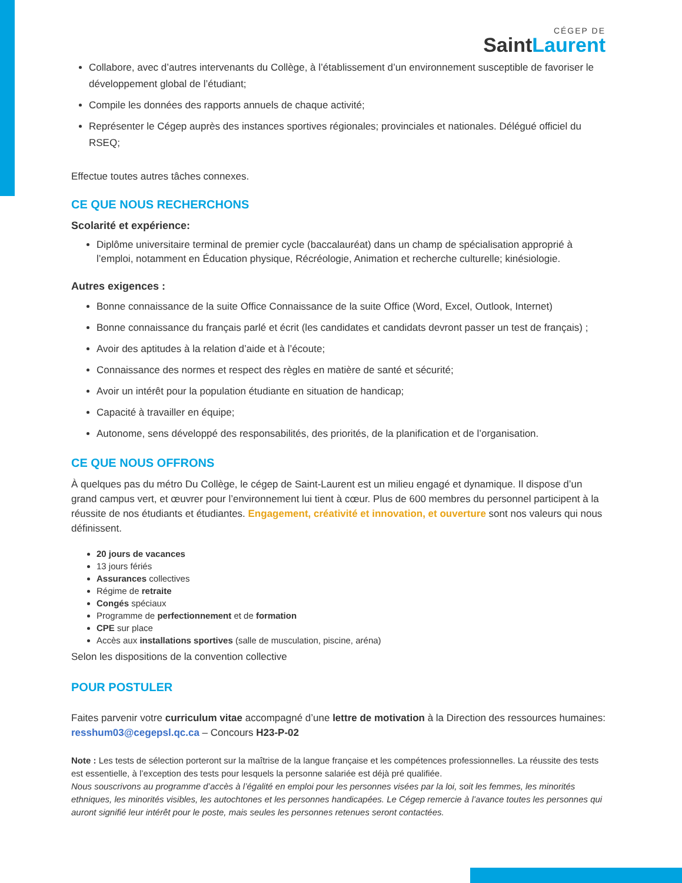CÉGEP DE
SaintLaurent
Collabore, avec d’autres intervenants du Collège, à l’établissement d’un environnement susceptible de favoriser le développement global de l’étudiant;
Compile les données des rapports annuels de chaque activité;
Représenter le Cégep auprès des instances sportives régionales; provinciales et nationales. Délégué officiel du RSEQ;
Effectue toutes autres tâches connexes.
CE QUE NOUS RECHERCHONS
Scolarité et expérience:
Diplôme universitaire terminal de premier cycle (baccalauréat) dans un champ de spécialisation approprié à l’emploi, notamment en Éducation physique, Récréologie, Animation et recherche culturelle; kinésiologie.
Autres exigences :
Bonne connaissance de la suite Office Connaissance de la suite Office (Word, Excel, Outlook, Internet)
Bonne connaissance du français parlé et écrit (les candidates et candidats devront passer un test de français) ;
Avoir des aptitudes à la relation d’aide et à l’écoute;
Connaissance des normes et respect des règles en matière de santé et sécurité;
Avoir un intérêt pour la population étudiante en situation de handicap;
Capacité à travailler en équipe;
Autonome, sens développé des responsabilités, des priorités, de la planification et de l’organisation.
CE QUE NOUS OFFRONS
À quelques pas du métro Du Collège, le cégep de Saint-Laurent est un milieu engagé et dynamique. Il dispose d’un grand campus vert, et œuvrer pour l’environnement lui tient à cœur. Plus de 600 membres du personnel participent à la réussite de nos étudiants et étudiantes. Engagement, créativité et innovation, et ouverture sont nos valeurs qui nous définissent.
20 jours de vacances
13 jours fériés
Assurances collectives
Régime de retraite
Congés spéciaux
Programme de perfectionnement et de formation
CPE sur place
Accès aux installations sportives (salle de musculation, piscine, aréna)
Selon les dispositions de la convention collective
POUR POSTULER
Faites parvenir votre curriculum vitae accompagné d’une lettre de motivation à la Direction des ressources humaines: resshum03@cegepsl.qc.ca – Concours H23-P-02
Note : Les tests de sélection porteront sur la maîtrise de la langue française et les compétences professionnelles. La réussite des tests est essentielle, à l’exception des tests pour lesquels la personne salariée est déjà pré qualifiée.
Nous souscrivons au programme d’accès à l’égalité en emploi pour les personnes visées par la loi, soit les femmes, les minorités ethniques, les minorités visibles, les autochtones et les personnes handicapées. Le Cégep remercie à l’avance toutes les personnes qui auront signifié leur intérêt pour le poste, mais seules les personnes retenues seront contactées.